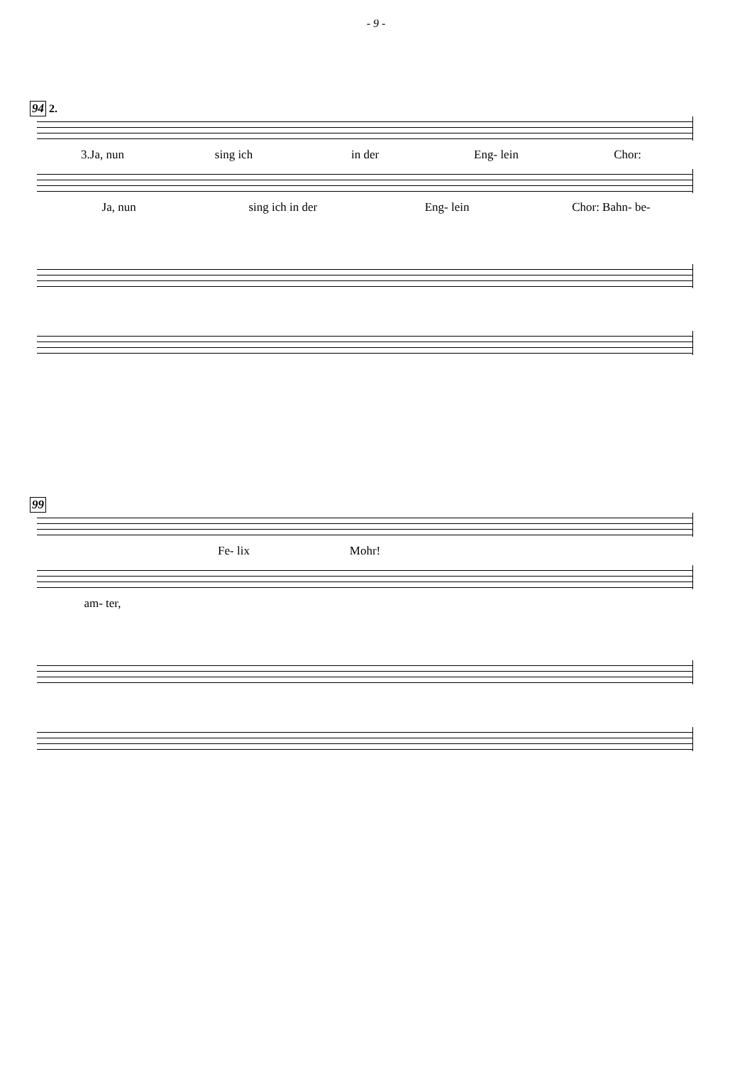- 9 -
94
2.
3.Ja, nun sing ich in der Eng- lein Chor:
Ja, nun sing ich in der Eng- lein Chor: Bahn- be-
99
Fe- lix Mohr!
am- ter,